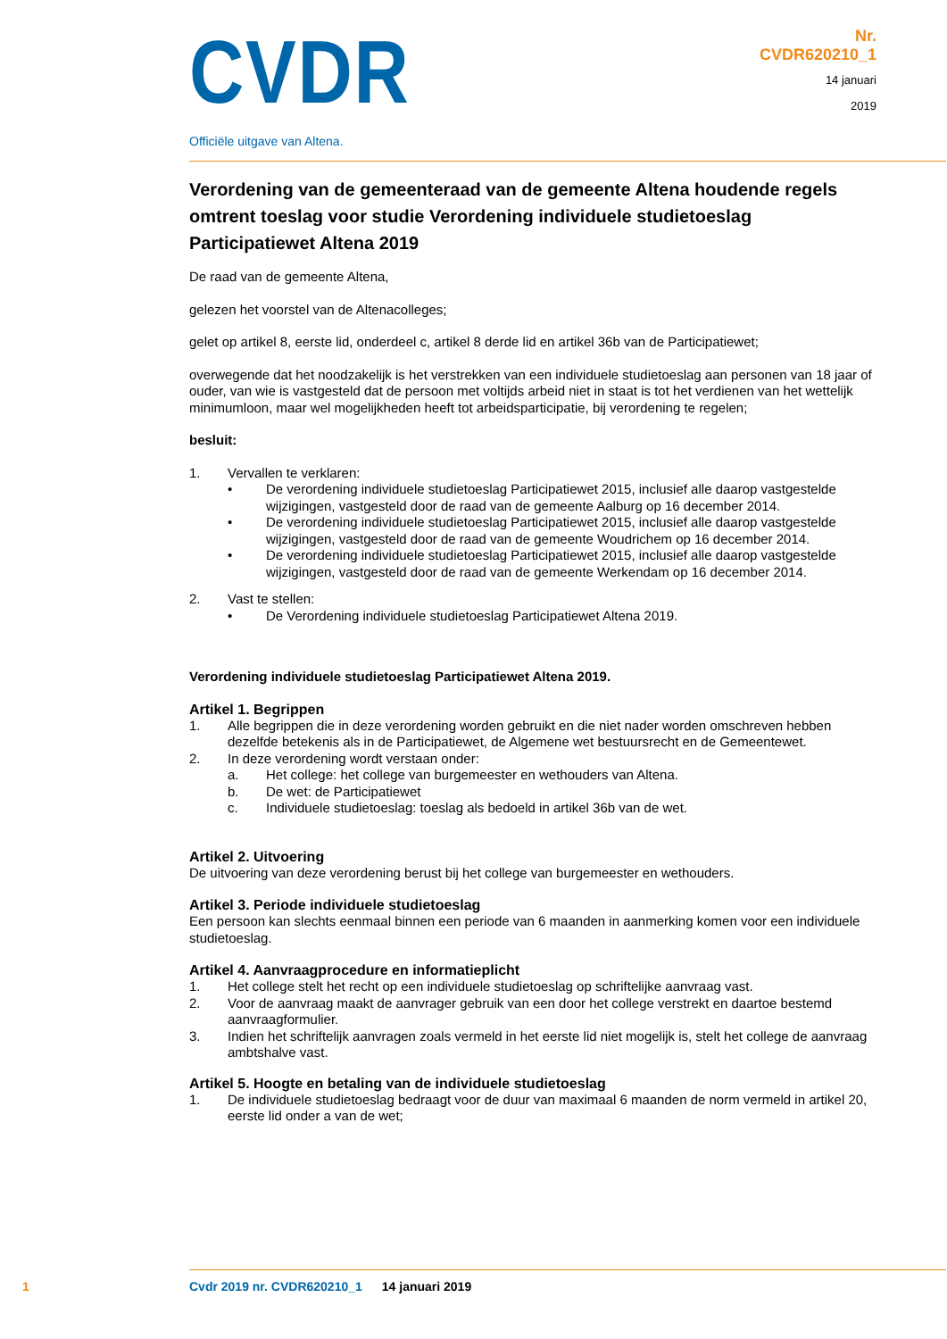CVDR
Officiële uitgave van Altena.
Nr.
CVDR620210_1
14 januari
2019
Verordening van de gemeenteraad van de gemeente Altena houdende regels omtrent toeslag voor studie Verordening individuele studietoeslag Participatiewet Altena 2019
De raad van de gemeente Altena,
gelezen het voorstel van de Altenacolleges;
gelet op artikel 8, eerste lid, onderdeel c, artikel 8 derde lid en artikel 36b van de Participatiewet;
overwegende dat het noodzakelijk is het verstrekken van een individuele studietoeslag aan personen van 18 jaar of ouder, van wie is vastgesteld dat de persoon met voltijds arbeid niet in staat is tot het verdienen van het wettelijk minimumloon, maar wel mogelijkheden heeft tot arbeidsparticipatie, bij verordening te regelen;
besluit:
1. Vervallen te verklaren:
• De verordening individuele studietoeslag Participatiewet 2015, inclusief alle daarop vastgestelde wijzigingen, vastgesteld door de raad van de gemeente Aalburg op 16 december 2014.
• De verordening individuele studietoeslag Participatiewet 2015, inclusief alle daarop vastgestelde wijzigingen, vastgesteld door de raad van de gemeente Woudrichem op 16 december 2014.
• De verordening individuele studietoeslag Participatiewet 2015, inclusief alle daarop vastgestelde wijzigingen, vastgesteld door de raad van de gemeente Werkendam op 16 december 2014.
2. Vast te stellen:
• De Verordening individuele studietoeslag Participatiewet Altena 2019.
Verordening individuele studietoeslag Participatiewet Altena 2019.
Artikel 1. Begrippen
1. Alle begrippen die in deze verordening worden gebruikt en die niet nader worden omschreven hebben dezelfde betekenis als in de Participatiewet, de Algemene wet bestuursrecht en de Gemeentewet.
2. In deze verordening wordt verstaan onder:
a. Het college: het college van burgemeester en wethouders van Altena.
b. De wet: de Participatiewet
c. Individuele studietoeslag: toeslag als bedoeld in artikel 36b van de wet.
Artikel 2. Uitvoering
De uitvoering van deze verordening berust bij het college van burgemeester en wethouders.
Artikel 3. Periode individuele studietoeslag
Een persoon kan slechts eenmaal binnen een periode van 6 maanden in aanmerking komen voor een individuele studietoeslag.
Artikel 4. Aanvraagprocedure en informatieplicht
1. Het college stelt het recht op een individuele studietoeslag op schriftelijke aanvraag vast.
2. Voor de aanvraag maakt de aanvrager gebruik van een door het college verstrekt en daartoe bestemd aanvraagformulier.
3. Indien het schriftelijk aanvragen zoals vermeld in het eerste lid niet mogelijk is, stelt het college de aanvraag ambtshalve vast.
Artikel 5. Hoogte en betaling van de individuele studietoeslag
1. De individuele studietoeslag bedraagt voor de duur van maximaal 6 maanden de norm vermeld in artikel 20, eerste lid onder a van de wet;
1 Cvdr 2019 nr. CVDR620210_1 14 januari 2019